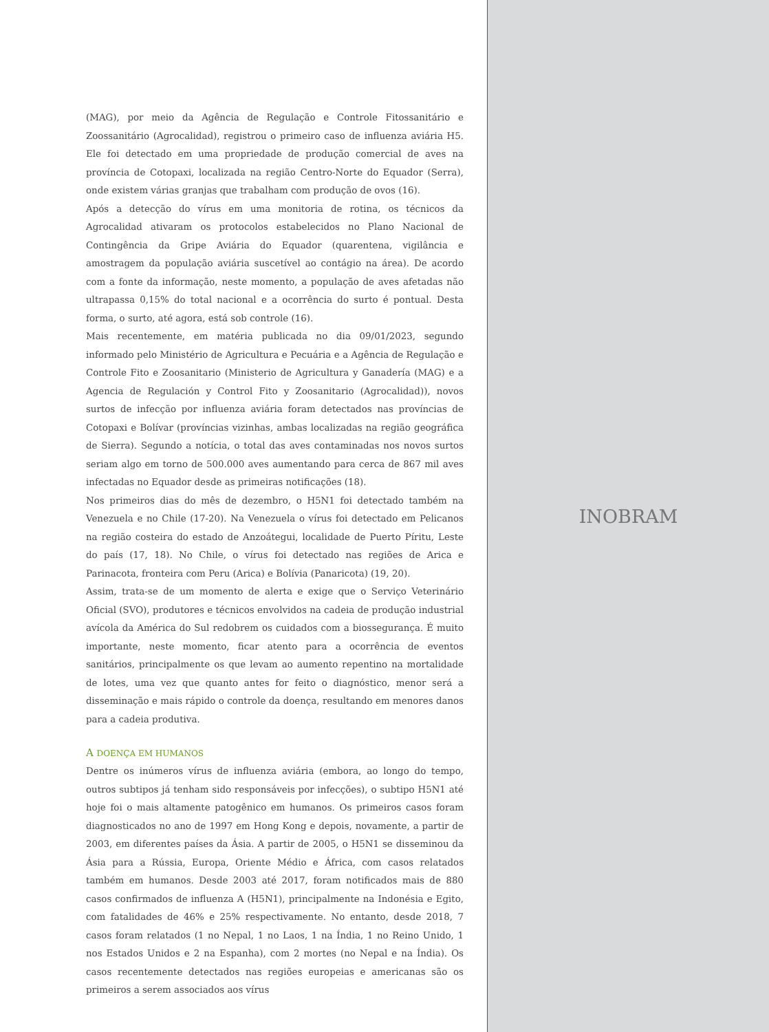(MAG), por meio da Agência de Regulação e Controle Fitossanitário e Zoossanitário (Agrocalidad), registrou o primeiro caso de influenza aviária H5. Ele foi detectado em uma propriedade de produção comercial de aves na província de Cotopaxi, localizada na região Centro-Norte do Equador (Serra), onde existem várias granjas que trabalham com produção de ovos (16).
Após a detecção do vírus em uma monitoria de rotina, os técnicos da Agrocalidad ativaram os protocolos estabelecidos no Plano Nacional de Contingência da Gripe Aviária do Equador (quarentena, vigilância e amostragem da população aviária suscetível ao contágio na área). De acordo com a fonte da informação, neste momento, a população de aves afetadas não ultrapassa 0,15% do total nacional e a ocorrência do surto é pontual. Desta forma, o surto, até agora, está sob controle (16).
Mais recentemente, em matéria publicada no dia 09/01/2023, segundo informado pelo Ministério de Agricultura e Pecuária e a Agência de Regulação e Controle Fito e Zoosanitario (Ministerio de Agricultura y Ganadería (MAG) e a Agencia de Regulación y Control Fito y Zoosanitario (Agrocalidad)), novos surtos de infecção por influenza aviária foram detectados nas províncias de Cotopaxi e Bolívar (províncias vizinhas, ambas localizadas na região geográfica de Sierra). Segundo a notícia, o total das aves contaminadas nos novos surtos seriam algo em torno de 500.000 aves aumentando para cerca de 867 mil aves infectadas no Equador desde as primeiras notificações (18).
Nos primeiros dias do mês de dezembro, o H5N1 foi detectado também na Venezuela e no Chile (17-20). Na Venezuela o vírus foi detectado em Pelicanos na região costeira do estado de Anzoátegui, localidade de Puerto Píritu, Leste do país (17, 18). No Chile, o vírus foi detectado nas regiões de Arica e Parinacota, fronteira com Peru (Arica) e Bolívia (Panaricota) (19, 20).
Assim, trata-se de um momento de alerta e exige que o Serviço Veterinário Oficial (SVO), produtores e técnicos envolvidos na cadeia de produção industrial avícola da América do Sul redobrem os cuidados com a biossegurança. É muito importante, neste momento, ficar atento para a ocorrência de eventos sanitários, principalmente os que levam ao aumento repentino na mortalidade de lotes, uma vez que quanto antes for feito o diagnóstico, menor será a disseminação e mais rápido o controle da doença, resultando em menores danos para a cadeia produtiva.
A DOENÇA EM HUMANOS
Dentre os inúmeros vírus de influenza aviária (embora, ao longo do tempo, outros subtipos já tenham sido responsáveis por infecções), o subtipo H5N1 até hoje foi o mais altamente patogênico em humanos. Os primeiros casos foram diagnosticados no ano de 1997 em Hong Kong e depois, novamente, a partir de 2003, em diferentes países da Ásia. A partir de 2005, o H5N1 se disseminou da Ásia para a Rússia, Europa, Oriente Médio e África, com casos relatados também em humanos. Desde 2003 até 2017, foram notificados mais de 880 casos confirmados de influenza A (H5N1), principalmente na Indonésia e Egito, com fatalidades de 46% e 25% respectivamente. No entanto, desde 2018, 7 casos foram relatados (1 no Nepal, 1 no Laos, 1 na Índia, 1 no Reino Unido, 1 nos Estados Unidos e 2 na Espanha), com 2 mortes (no Nepal e na Índia). Os casos recentemente detectados nas regiões europeias e americanas são os primeiros a serem associados aos vírus
INOBRAM